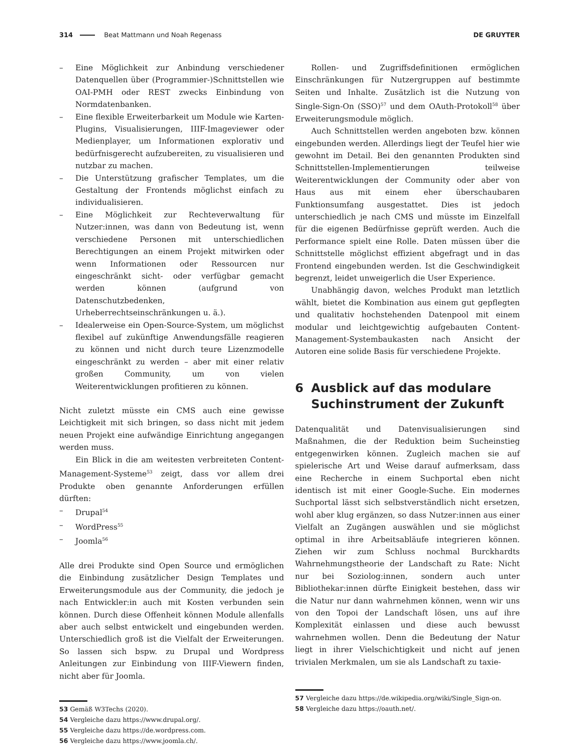314 Beat Mattmann und Noah Regenass DE GRUYTER
– Eine Möglichkeit zur Anbindung verschiedener Datenquellen über (Programmier-)Schnittstellen wie OAI-PMH oder REST zwecks Einbindung von Normdatenbanken.
– Eine flexible Erweiterbarkeit um Module wie Karten-Plugins, Visualisierungen, IIIF-Imageviewer oder Medienplayer, um Informationen explorativ und bedürfnisgerecht aufzubereiten, zu visualisieren und nutzbar zu machen.
– Die Unterstützung grafischer Templates, um die Gestaltung der Frontends möglichst einfach zu individualisieren.
– Eine Möglichkeit zur Rechteverwaltung für Nutzer:innen, was dann von Bedeutung ist, wenn verschiedene Personen mit unterschiedlichen Berechtigungen an einem Projekt mitwirken oder wenn Informationen oder Ressourcen nur eingeschränkt sicht- oder verfügbar gemacht werden können (aufgrund von Datenschutzbedenken, Urheberrechtseinschränkungen u. ä.).
– Idealerweise ein Open-Source-System, um möglichst flexibel auf zukünftige Anwendungsfälle reagieren zu können und nicht durch teure Lizenzmodelle eingeschränkt zu werden – aber mit einer relativ großen Community, um von vielen Weiterentwicklungen profitieren zu können.
Nicht zuletzt müsste ein CMS auch eine gewisse Leichtigkeit mit sich bringen, so dass nicht mit jedem neuen Projekt eine aufwändige Einrichtung angegangen werden muss.
Ein Blick in die am weitesten verbreiteten Content-Management-Systeme<sup>53</sup> zeigt, dass vor allem drei Produkte oben genannte Anforderungen erfüllen dürften:
– Drupal<sup>54</sup>
– WordPress<sup>55</sup>
– Joomla<sup>56</sup>
Alle drei Produkte sind Open Source und ermöglichen die Einbindung zusätzlicher Design Templates und Erweiterungsmodule aus der Community, die jedoch je nach Entwickler:in auch mit Kosten verbunden sein können. Durch diese Offenheit können Module allenfalls aber auch selbst entwickelt und eingebunden werden. Unterschiedlich groß ist die Vielfalt der Erweiterungen. So lassen sich bspw. zu Drupal und Wordpress Anleitungen zur Einbindung von IIIF-Viewern finden, nicht aber für Joomla.
53 Gemäß W3Techs (2020).
54 Vergleiche dazu https://www.drupal.org/.
55 Vergleiche dazu https://de.wordpress.com.
56 Vergleiche dazu https://www.joomla.ch/.
Rollen- und Zugriffsdefinitionen ermöglichen Einschränkungen für Nutzergruppen auf bestimmte Seiten und Inhalte. Zusätzlich ist die Nutzung von Single-Sign-On (SSO)<sup>57</sup> und dem OAuth-Protokoll<sup>58</sup> über Erweiterungsmodule möglich.
Auch Schnittstellen werden angeboten bzw. können eingebunden werden. Allerdings liegt der Teufel hier wie gewohnt im Detail. Bei den genannten Produkten sind Schnittstellen-Implementierungen teilweise Weiterentwicklungen der Community oder aber von Haus aus mit einem eher überschaubaren Funktionsumfang ausgestattet. Dies ist jedoch unterschiedlich je nach CMS und müsste im Einzelfall für die eigenen Bedürfnisse geprüft werden. Auch die Performance spielt eine Rolle. Daten müssen über die Schnittstelle möglichst effizient abgefragt und in das Frontend eingebunden werden. Ist die Geschwindigkeit begrenzt, leidet unweigerlich die User Experience.
Unabhängig davon, welches Produkt man letztlich wählt, bietet die Kombination aus einem gut gepflegten und qualitativ hochstehenden Datenpool mit einem modular und leichtgewichtig aufgebauten Content-Management-Systembaukasten nach Ansicht der Autoren eine solide Basis für verschiedene Projekte.
6 Ausblick auf das modulare Suchinstrument der Zukunft
Datenqualität und Datenvisualisierungen sind Maßnahmen, die der Reduktion beim Sucheinstieg entgegenwirken können. Zugleich machen sie auf spielerische Art und Weise darauf aufmerksam, dass eine Recherche in einem Suchportal eben nicht identisch ist mit einer Google-Suche. Ein modernes Suchportal lässt sich selbstverständlich nicht ersetzen, wohl aber klug ergänzen, so dass Nutzer:innen aus einer Vielfalt an Zugängen auswählen und sie möglichst optimal in ihre Arbeitsabläufe integrieren können. Ziehen wir zum Schluss nochmal Burckhardts Wahrnehmungstheorie der Landschaft zu Rate: Nicht nur bei Soziolog:innen, sondern auch unter Bibliothekar:innen dürfte Einigkeit bestehen, dass wir die Natur nur dann wahrnehmen können, wenn wir uns von den Topoi der Landschaft lösen, uns auf ihre Komplexität einlassen und diese auch bewusst wahrnehmen wollen. Denn die Bedeutung der Natur liegt in ihrer Vielschichtigkeit und nicht auf jenen trivialen Merkmalen, um sie als Landschaft zu taxie-
57 Vergleiche dazu https://de.wikipedia.org/wiki/Single_Sign-on.
58 Vergleiche dazu https://oauth.net/.